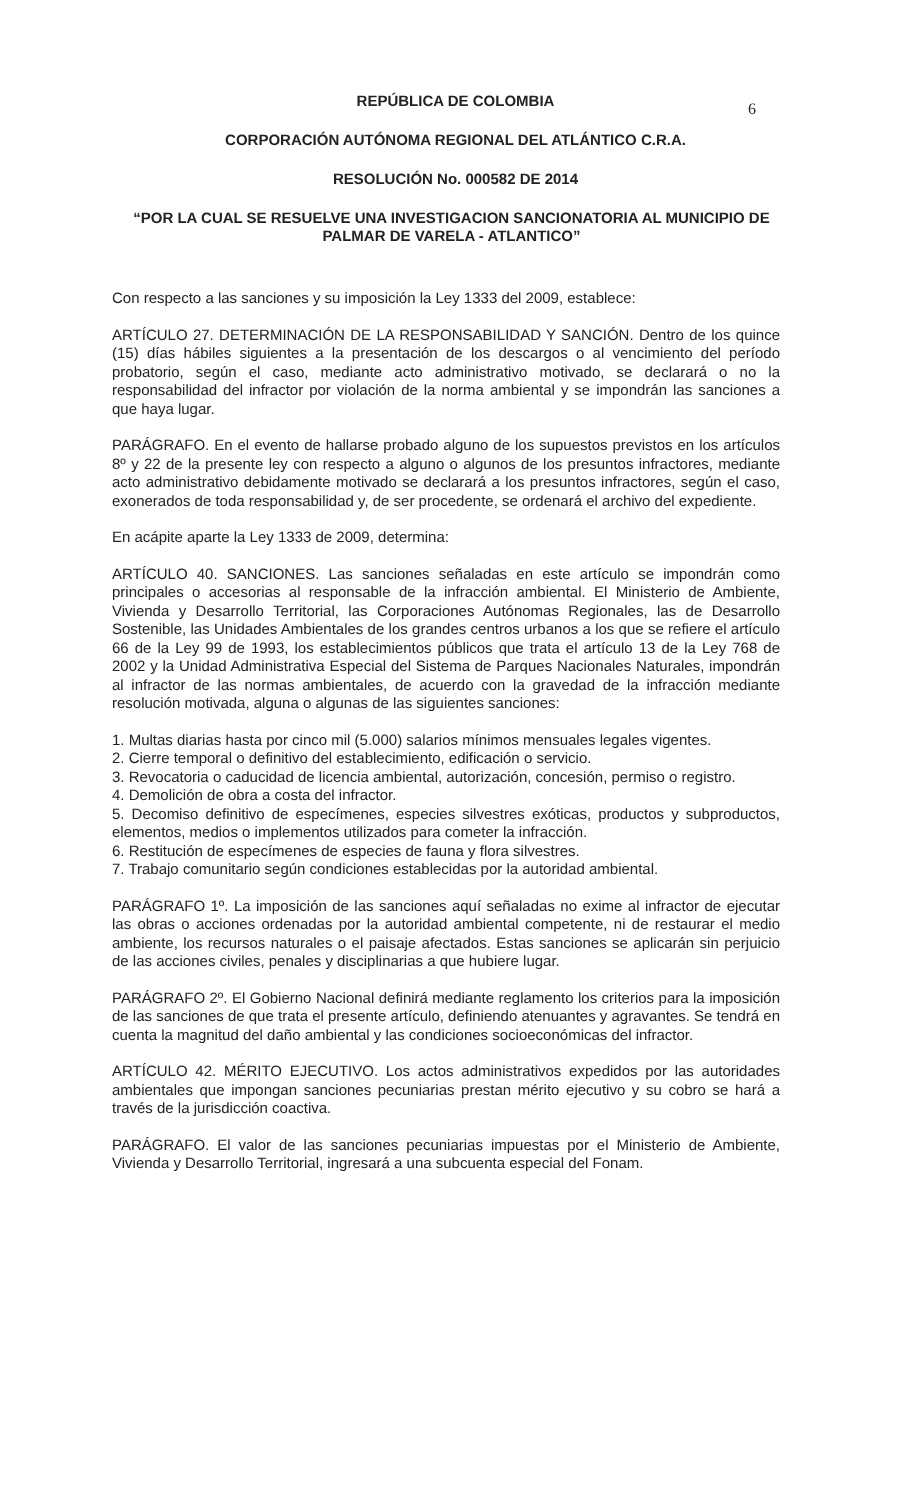REPÚBLICA DE COLOMBIA
CORPORACIÓN AUTÓNOMA REGIONAL DEL ATLÁNTICO C.R.A.
RESOLUCIÓN No. 000582 DE 2014
6
“POR LA CUAL SE RESUELVE UNA INVESTIGACION SANCIONATORIA AL MUNICIPIO DE PALMAR DE VARELA - ATLANTICO”
Con respecto a las sanciones y su imposición la Ley 1333 del 2009, establece:
ARTÍCULO 27. DETERMINACIÓN DE LA RESPONSABILIDAD Y SANCIÓN. Dentro de los quince (15) días hábiles siguientes a la presentación de los descargos o al vencimiento del período probatorio, según el caso, mediante acto administrativo motivado, se declarará o no la responsabilidad del infractor por violación de la norma ambiental y se impondrán las sanciones a que haya lugar.
PARÁGRAFO. En el evento de hallarse probado alguno de los supuestos previstos en los artículos 8º y 22 de la presente ley con respecto a alguno o algunos de los presuntos infractores, mediante acto administrativo debidamente motivado se declarará a los presuntos infractores, según el caso, exonerados de toda responsabilidad y, de ser procedente, se ordenará el archivo del expediente.
En acápite aparte la Ley 1333 de 2009, determina:
ARTÍCULO 40. SANCIONES. Las sanciones señaladas en este artículo se impondrán como principales o accesorias al responsable de la infracción ambiental. El Ministerio de Ambiente, Vivienda y Desarrollo Territorial, las Corporaciones Autónomas Regionales, las de Desarrollo Sostenible, las Unidades Ambientales de los grandes centros urbanos a los que se refiere el artículo 66 de la Ley 99 de 1993, los establecimientos públicos que trata el artículo 13 de la Ley 768 de 2002 y la Unidad Administrativa Especial del Sistema de Parques Nacionales Naturales, impondrán al infractor de las normas ambientales, de acuerdo con la gravedad de la infracción mediante resolución motivada, alguna o algunas de las siguientes sanciones:
1. Multas diarias hasta por cinco mil (5.000) salarios mínimos mensuales legales vigentes.
2. Cierre temporal o definitivo del establecimiento, edificación o servicio.
3. Revocatoria o caducidad de licencia ambiental, autorización, concesión, permiso o registro.
4. Demolición de obra a costa del infractor.
5. Decomiso definitivo de especímenes, especies silvestres exóticas, productos y subproductos, elementos, medios o implementos utilizados para cometer la infracción.
6. Restitución de especímenes de especies de fauna y flora silvestres.
7. Trabajo comunitario según condiciones establecidas por la autoridad ambiental.
PARÁGRAFO 1º. La imposición de las sanciones aquí señaladas no exime al infractor de ejecutar las obras o acciones ordenadas por la autoridad ambiental competente, ni de restaurar el medio ambiente, los recursos naturales o el paisaje afectados. Estas sanciones se aplicarán sin perjuicio de las acciones civiles, penales y disciplinarias a que hubiere lugar.
PARÁGRAFO 2º. El Gobierno Nacional definirá mediante reglamento los criterios para la imposición de las sanciones de que trata el presente artículo, definiendo atenuantes y agravantes. Se tendrá en cuenta la magnitud del daño ambiental y las condiciones socioeconómicas del infractor.
ARTÍCULO 42. MÉRITO EJECUTIVO. Los actos administrativos expedidos por las autoridades ambientales que impongan sanciones pecuniarias prestan mérito ejecutivo y su cobro se hará a través de la jurisdicción coactiva.
PARÁGRAFO. El valor de las sanciones pecuniarias impuestas por el Ministerio de Ambiente, Vivienda y Desarrollo Territorial, ingresará a una subcuenta especial del Fonam.